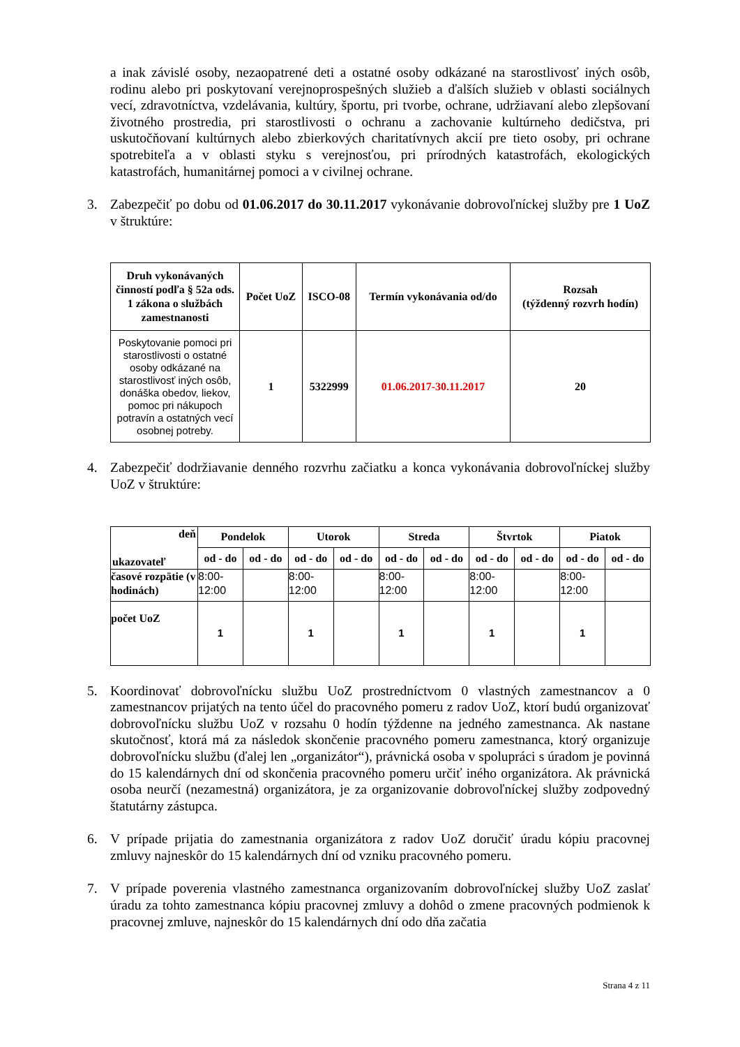a inak závislé osoby, nezaopatrené deti a ostatné osoby odkázané na starostlivosť iných osôb, rodinu alebo pri poskytovaní verejnoprospešných služieb a ďalších služieb v oblasti sociálnych vecí, zdravotníctva, vzdelávania, kultúry, športu, pri tvorbe, ochrane, udržiavaní alebo zlepšovaní životného prostredia, pri starostlivosti o ochranu a zachovanie kultúrneho dedičstva, pri uskutočňovaní kultúrnych alebo zbierkových charitatívnych akcií pre tieto osoby, pri ochrane spotrebiteľa a v oblasti styku s verejnosťou, pri prírodných katastrofách, ekologických katastrofách, humanitárnej pomoci a v civilnej ochrane.
3. Zabezpečiť po dobu od 01.06.2017 do 30.11.2017 vykonávanie dobrovoľníckej služby pre 1 UoZ v štruktúre:
| Druh vykonávaných činností podľa § 52a ods. 1 zákona o službách zamestnanosti | Počet UoZ | ISCO-08 | Termín vykonávania od/do | Rozsah (týždenný rozvrh hodín) |
| --- | --- | --- | --- | --- |
| Poskytovanie pomoci pri starostlivosti o ostatné osoby odkázané na starostlivosť iných osôb, donáška obedov, liekov, pomoc pri nákupoch potravín a ostatných vecí osobnej potreby. | 1 | 5322999 | 01.06.2017-30.11.2017 | 20 |
4. Zabezpečiť dodržiavanie denného rozvrhu začiatku a konca vykonávania dobrovoľníckej služby UoZ v štruktúre:
| deň ukazovateľ | Pondelok | | Utorok | | Streda | | Štvrtok | | Piatok | |
| | od - do | od - do | od - do | od - do | od - do | od - do | od - do | od - do | od - do | od - do |
| časové rozpätie (v hodinách) | 8:00- 12:00 | | 8:00- 12:00 | | 8:00- 12:00 | | 8:00- 12:00 | | 8:00- 12:00 | |
| počet UoZ | 1 | | 1 | | 1 | | 1 | | 1 | |
5. Koordinovať dobrovoľnícku službu UoZ prostredníctvom 0 vlastných zamestnancov a 0 zamestnancov prijatých na tento účel do pracovného pomeru z radov UoZ, ktorí budú organizovať dobrovoľnícku službu UoZ v rozsahu 0 hodín týždenne na jedného zamestnanca. Ak nastane skutočnosť, ktorá má za následok skončenie pracovného pomeru zamestnanca, ktorý organizuje dobrovoľnícku službu (ďalej len „organizátor“), právnická osoba v spolupráci s úradom je povinná do 15 kalendárnych dní od skončenia pracovného pomeru určiť iného organizátora. Ak právnická osoba neurčí (nezamestná) organizátora, je za organizovanie dobrovoľníckej služby zodpovedný štatutárny zástupca.
6. V prípade prijatia do zamestnania organizátora z radov UoZ doručiť úradu kópiu pracovnej zmluvy najneskôr do 15 kalendárnych dní od vzniku pracovného pomeru.
7. V prípade poverenia vlastného zamestnanca organizovaním dobrovoľníckej služby UoZ zaslať úradu za tohto zamestnanca kópiu pracovnej zmluvy a dohôd o zmene pracovných podmienok k pracovnej zmluve, najneskôr do 15 kalendárnych dní odo dňa začatia
Strana 4 z 11